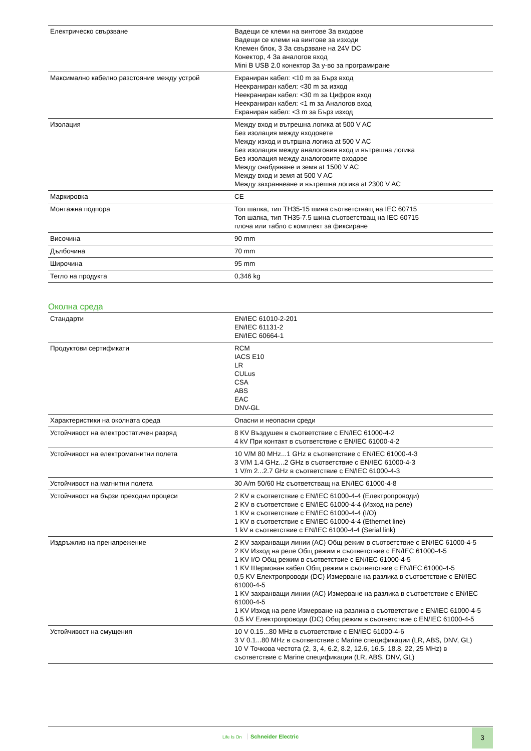| Електрическо свързване | Вадещи се клеми на винтове За входове Вадещи се клеми на винтове за изходи Клемен блок, 3 За свързване на 24V DC Конектор, 4 За аналогов вход Mini B USB 2.0 конектор За у-во за програмиране |
| Максимално кабелно разстояние между устрой | Екраниран кабел: <10 m за Бърз вход Неекраниран кабел: <30 m за изход Неекраниран кабел: <30 m за Цифров вход Неекраниран кабел: <1 m за Аналогов вход Екраниран кабел: <3 m за Бърз изход |
| Изолация | Между вход и вътрешна логика at 500 V AC Без изолация между входовете Между изход и вътршна логика at 500 V AC Без изолация между аналоговия вход и вътрешна логика Без изолация между аналоговите входове Между снабдяване и земя at 1500 V AC Между вход и земя at 500 V AC Между захранвеане и вътрешна логика at 2300 V AC |
| Маркировка | CE |
| Монтажна подпора | Топ шапка, тип TH35-15 шина съответстващ на IEC 60715 Топ шапка, тип TH35-7.5 шина съответстващ на IEC 60715 плоча или табло с комплект за фиксиране |
| Височина | 90 mm |
| Дълбочина | 70 mm |
| Широчина | 95 mm |
| Тегло на продукта | 0,346 kg |
Околна среда
| Стандарти | EN/IEC 61010-2-201 EN/IEC 61131-2 EN/IEC 60664-1 |
| Продуктови сертификати | RCM IACS E10 LR CULus CSA ABS EAC DNV-GL |
| Характеристики на околната среда | Опасни и неопасни среди |
| Устойчивост на електростатичен разряд | 8 KV Въздушен в съответствие с EN/IEC 61000-4-2 4 kV При контакт в съответствие с EN/IEC 61000-4-2 |
| Устойчивост на електромагнитни полета | 10 V/M 80 MHz...1 GHz в съответствие с EN/IEC 61000-4-3 3 V/M 1.4 GHz...2 GHz в съответствие с EN/IEC 61000-4-3 1 V/m 2...2.7 GHz в съответствие с EN/IEC 61000-4-3 |
| Устойчивост на магнитни полета | 30 A/m 50/60 Hz съответстващ на EN/IEC 61000-4-8 |
| Устойчивост на бързи преходни процеси | 2 KV в съответствие с EN/IEC 61000-4-4 (Електропроводи) 2 KV в съответствие с EN/IEC 61000-4-4 (Изход на реле) 1 KV в съответствие с EN/IEC 61000-4-4 (I/O) 1 KV в съответствие с EN/IEC 61000-4-4 (Ethernet line) 1 kV в съответствие с EN/IEC 61000-4-4 (Serial link) |
| Издръжлив на пренапрежение | 2 KV захранващи линии (AC) Общ режим в съответствие с EN/IEC 61000-4-5 2 KV Изход на реле Общ режим в съответствие с EN/IEC 61000-4-5 1 KV I/O Общ режим в съответствие с EN/IEC 61000-4-5 1 KV Шермован кабел Общ режим в съответствие с EN/IEC 61000-4-5 0,5 KV Електропроводи (DC) Измерване на разлика в съответствие с EN/IEC 61000-4-5 1 KV захранващи линии (AC) Измерване на разлика в съответствие с EN/IEC 61000-4-5 1 KV Изход на реле Измерване на разлика в съответствие с EN/IEC 61000-4-5 0,5 kV Електропроводи (DC) Общ режим в съответствие с EN/IEC 61000-4-5 |
| Устойчивост на смущения | 10 V 0.15...80 MHz в съответствие с EN/IEC 61000-4-6 3 V 0.1...80 MHz в съответствие с Marine спецификации (LR, ABS, DNV, GL) 10 V Точкова честота (2, 3, 4, 6.2, 8.2, 12.6, 16.5, 18.8, 22, 25 MHz) в съответствие с Marine спецификации (LR, ABS, DNV, GL) |
Life Is On Schneider Electric
3